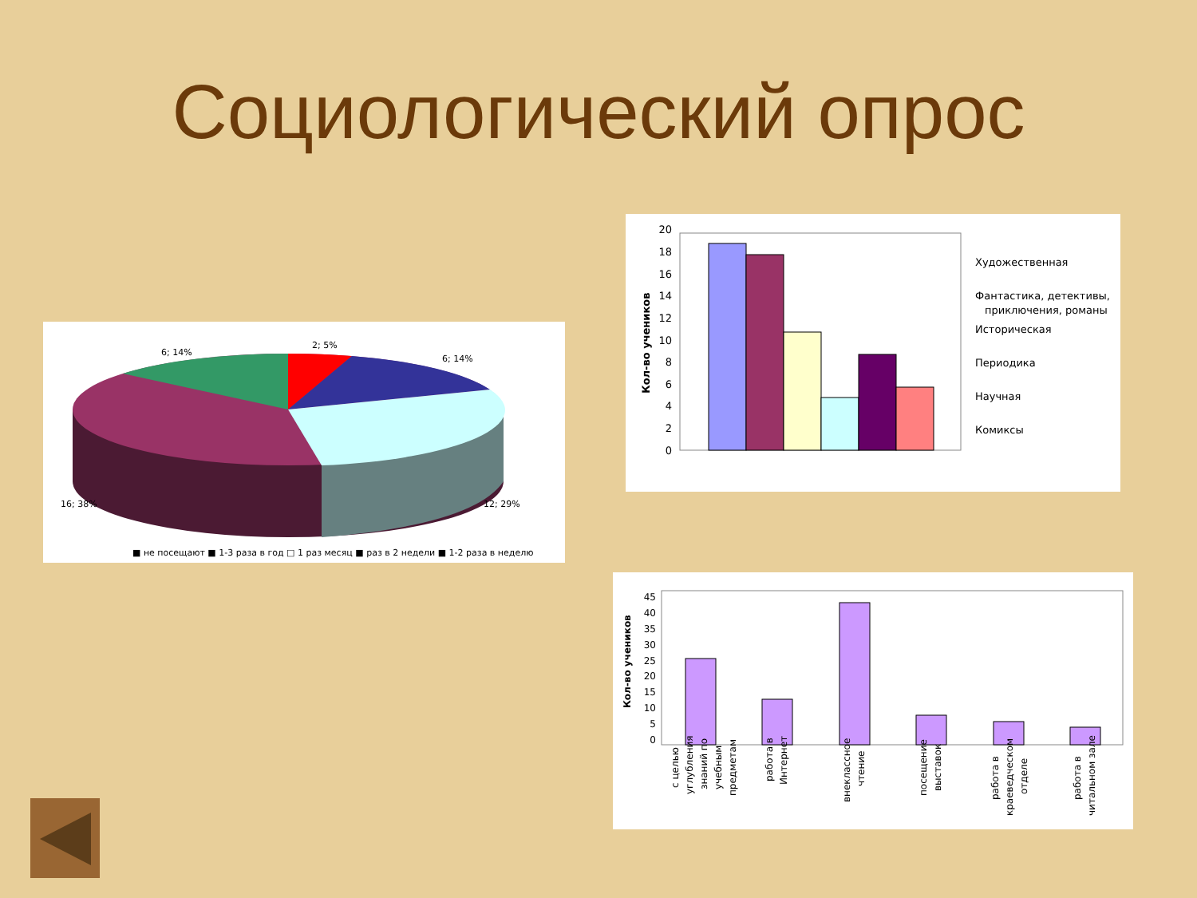Социологический опрос
2; 5%
6; 14%
6; 14%
16; 38%
12; 29%
■ не посещают ■ 1-3 раза в год □ 1 раз месяц ■ раз в 2 недели ■ 1-2 раза в неделю
Кол-во учеников
20
18
16
14
12
10
8
6
4
2
0
Художественная
Фантастика, детективы,
приключения, романы
Историческая
Периодика
Научная
Комиксы
Кол-во учеников
45
40
35
30
25
20
15
10
5
0
с целью
углубления
знаний по
учебным
предметам
работа в
Интернет
внеклассное
чтение
посещение
выставок
работа в
краеведческом
отделе
работа в
читальном зале